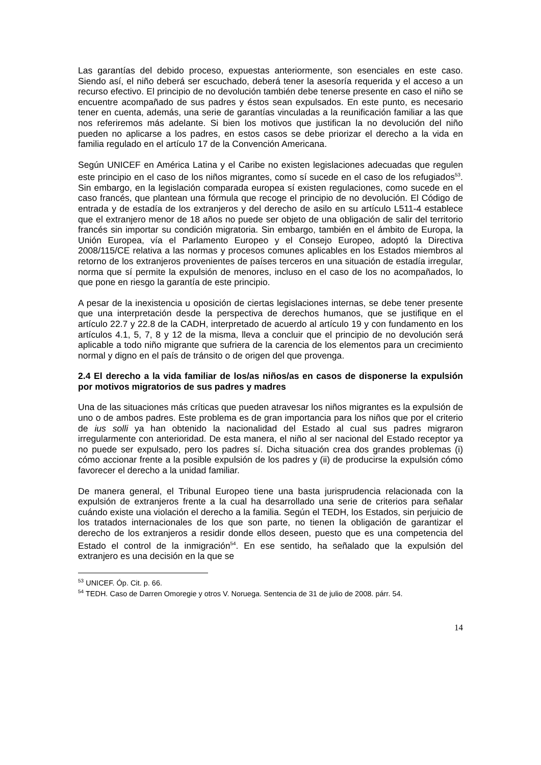Las garantías del debido proceso, expuestas anteriormente, son esenciales en este caso. Siendo así, el niño deberá ser escuchado, deberá tener la asesoría requerida y el acceso a un recurso efectivo. El principio de no devolución también debe tenerse presente en caso el niño se encuentre acompañado de sus padres y éstos sean expulsados. En este punto, es necesario tener en cuenta, además, una serie de garantías vinculadas a la reunificación familiar a las que nos referiremos más adelante. Si bien los motivos que justifican la no devolución del niño pueden no aplicarse a los padres, en estos casos se debe priorizar el derecho a la vida en familia regulado en el artículo 17 de la Convención Americana.
Según UNICEF en América Latina y el Caribe no existen legislaciones adecuadas que regulen este principio en el caso de los niños migrantes, como sí sucede en el caso de los refugiados<sup>53</sup>. Sin embargo, en la legislación comparada europea sí existen regulaciones, como sucede en el caso francés, que plantean una fórmula que recoge el principio de no devolución. El Código de entrada y de estadía de los extranjeros y del derecho de asilo en su artículo L511-4 establece que el extranjero menor de 18 años no puede ser objeto de una obligación de salir del territorio francés sin importar su condición migratoria. Sin embargo, también en el ámbito de Europa, la Unión Europea, vía el Parlamento Europeo y el Consejo Europeo, adoptó la Directiva 2008/115/CE relativa a las normas y procesos comunes aplicables en los Estados miembros al retorno de los extranjeros provenientes de países terceros en una situación de estadía irregular, norma que sí permite la expulsión de menores, incluso en el caso de los no acompañados, lo que pone en riesgo la garantía de este principio.
A pesar de la inexistencia u oposición de ciertas legislaciones internas, se debe tener presente que una interpretación desde la perspectiva de derechos humanos, que se justifique en el artículo 22.7 y 22.8 de la CADH, interpretado de acuerdo al artículo 19 y con fundamento en los artículos 4.1, 5, 7, 8 y 12 de la misma, lleva a concluir que el principio de no devolución será aplicable a todo niño migrante que sufriera de la carencia de los elementos para un crecimiento normal y digno en el país de tránsito o de origen del que provenga.
2.4 El derecho a la vida familiar de los/as niños/as en casos de disponerse la expulsión por motivos migratorios de sus padres y madres
Una de las situaciones más críticas que pueden atravesar los niños migrantes es la expulsión de uno o de ambos padres. Este problema es de gran importancia para los niños que por el criterio de ius solli ya han obtenido la nacionalidad del Estado al cual sus padres migraron irregularmente con anterioridad. De esta manera, el niño al ser nacional del Estado receptor ya no puede ser expulsado, pero los padres sí. Dicha situación crea dos grandes problemas (i) cómo accionar frente a la posible expulsión de los padres y (ii) de producirse la expulsión cómo favorecer el derecho a la unidad familiar.
De manera general, el Tribunal Europeo tiene una basta jurisprudencia relacionada con la expulsión de extranjeros frente a la cual ha desarrollado una serie de criterios para señalar cuándo existe una violación el derecho a la familia. Según el TEDH, los Estados, sin perjuicio de los tratados internacionales de los que son parte, no tienen la obligación de garantizar el derecho de los extranjeros a residir donde ellos deseen, puesto que es una competencia del Estado el control de la inmigración<sup>54</sup>. En ese sentido, ha señalado que la expulsión del extranjero es una decisión en la que se
<sup>53</sup> UNICEF. Óp. Cit. p. 66.
<sup>54</sup> TEDH. Caso de Darren Omoregie y otros V. Noruega. Sentencia de 31 de julio de 2008. párr. 54.
14